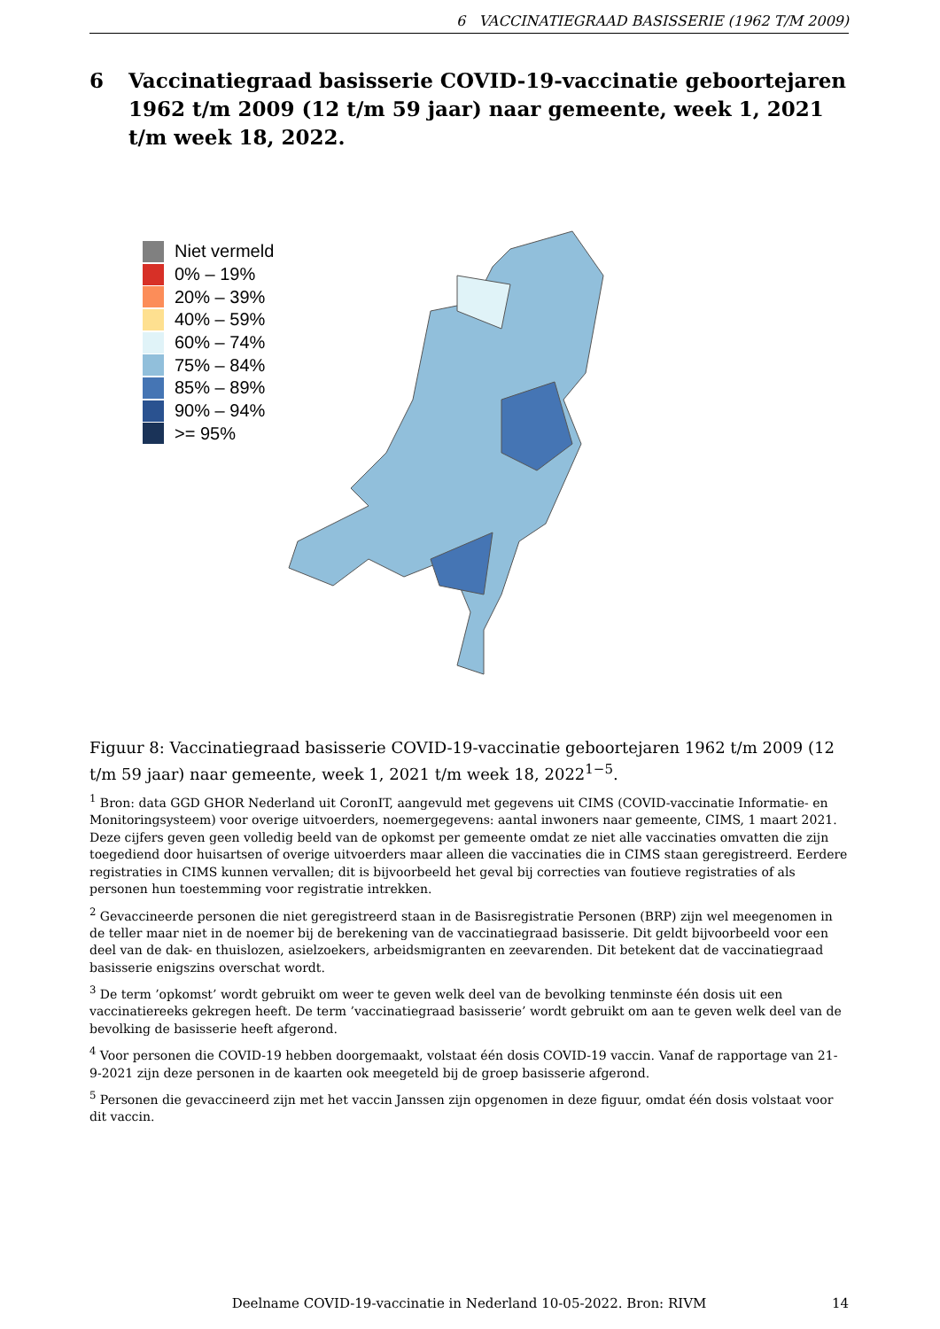6 VACCINATIEGRAAD BASISSERIE (1962 T/M 2009)
6 Vaccinatiegraad basisserie COVID-19-vaccinatie geboortejaren 1962 t/m 2009 (12 t/m 59 jaar) naar gemeente, week 1, 2021 t/m week 18, 2022.
Niet vermeld
0% – 19%
20% – 39%
40% – 59%
60% – 74%
75% – 84%
85% – 89%
90% – 94%
>= 95%
Figuur 8: Vaccinatiegraad basisserie COVID-19-vaccinatie geboortejaren 1962 t/m 2009 (12 t/m 59 jaar) naar gemeente, week 1, 2021 t/m week 18, 2022<sup>1−5</sup>.
<sup>1</sup> Bron: data GGD GHOR Nederland uit CoronIT, aangevuld met gegevens uit CIMS (COVID-vaccinatie Informatie- en Monitoringsysteem) voor overige uitvoerders, noemergegevens: aantal inwoners naar gemeente, CIMS, 1 maart 2021. Deze cijfers geven geen volledig beeld van de opkomst per gemeente omdat ze niet alle vaccinaties omvatten die zijn toegediend door huisartsen of overige uitvoerders maar alleen die vaccinaties die in CIMS staan geregistreerd. Eerdere registraties in CIMS kunnen vervallen; dit is bijvoorbeeld het geval bij correcties van foutieve registraties of als personen hun toestemming voor registratie intrekken.
<sup>2</sup> Gevaccineerde personen die niet geregistreerd staan in de Basisregistratie Personen (BRP) zijn wel meegenomen in de teller maar niet in de noemer bij de berekening van de vaccinatiegraad basisserie. Dit geldt bijvoorbeeld voor een deel van de dak- en thuislozen, asielzoekers, arbeidsmigranten en zeevarenden. Dit betekent dat de vaccinatiegraad basisserie enigszins overschat wordt.
<sup>3</sup> De term ’opkomst’ wordt gebruikt om weer te geven welk deel van de bevolking tenminste één dosis uit een vaccinatiereeks gekregen heeft. De term ’vaccinatiegraad basisserie’ wordt gebruikt om aan te geven welk deel van de bevolking de basisserie heeft afgerond.
<sup>4</sup> Voor personen die COVID-19 hebben doorgemaakt, volstaat één dosis COVID-19 vaccin. Vanaf de rapportage van 21-9-2021 zijn deze personen in de kaarten ook meegeteld bij de groep basisserie afgerond.
<sup>5</sup> Personen die gevaccineerd zijn met het vaccin Janssen zijn opgenomen in deze figuur, omdat één dosis volstaat voor dit vaccin.
Deelname COVID-19-vaccinatie in Nederland 10-05-2022. Bron: RIVM
14